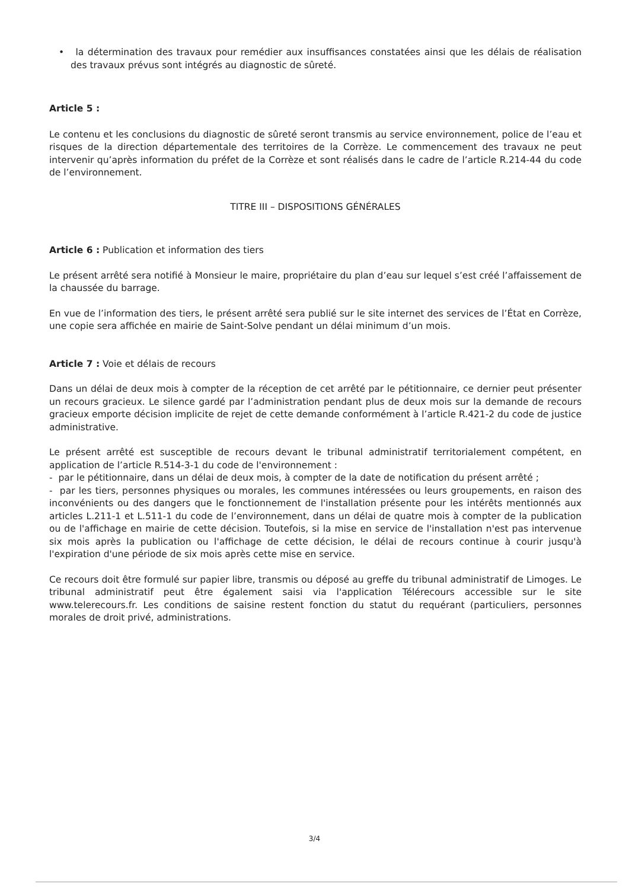• la détermination des travaux pour remédier aux insuffisances constatées ainsi que les délais de réalisation des travaux prévus sont intégrés au diagnostic de sûreté.
Article 5 :
Le contenu et les conclusions du diagnostic de sûreté seront transmis au service environnement, police de l’eau et risques de la direction départementale des territoires de la Corrèze. Le commencement des travaux ne peut intervenir qu’après information du préfet de la Corrèze et sont réalisés dans le cadre de l’article R.214-44 du code de l’environnement.
TITRE III – DISPOSITIONS GÉNÉRALES
Article 6 : Publication et information des tiers
Le présent arrêté sera notifié à Monsieur le maire, propriétaire du plan d’eau sur lequel s’est créé l’affaissement de la chaussée du barrage.
En vue de l’information des tiers, le présent arrêté sera publié sur le site internet des services de l’État en Corrèze, une copie sera affichée en mairie de Saint-Solve pendant un délai minimum d’un mois.
Article 7 : Voie et délais de recours
Dans un délai de deux mois à compter de la réception de cet arrêté par le pétitionnaire, ce dernier peut présenter un recours gracieux. Le silence gardé par l’administration pendant plus de deux mois sur la demande de recours gracieux emporte décision implicite de rejet de cette demande conformément à l’article R.421-2 du code de justice administrative.
Le présent arrêté est susceptible de recours devant le tribunal administratif territorialement compétent, en application de l’article R.514-3-1 du code de l'environnement :
- par le pétitionnaire, dans un délai de deux mois, à compter de la date de notification du présent arrêté ;
- par les tiers, personnes physiques ou morales, les communes intéressées ou leurs groupements, en raison des inconvénients ou des dangers que le fonctionnement de l'installation présente pour les intérêts mentionnés aux articles L.211-1 et L.511-1 du code de l’environnement, dans un délai de quatre mois à compter de la publication ou de l'affichage en mairie de cette décision. Toutefois, si la mise en service de l'installation n'est pas intervenue six mois après la publication ou l'affichage de cette décision, le délai de recours continue à courir jusqu'à l'expiration d'une période de six mois après cette mise en service.
Ce recours doit être formulé sur papier libre, transmis ou déposé au greffe du tribunal administratif de Limoges. Le tribunal administratif peut être également saisi via l'application Télérecours accessible sur le site www.telerecours.fr. Les conditions de saisine restent fonction du statut du requérant (particuliers, personnes morales de droit privé, administrations.
3/4